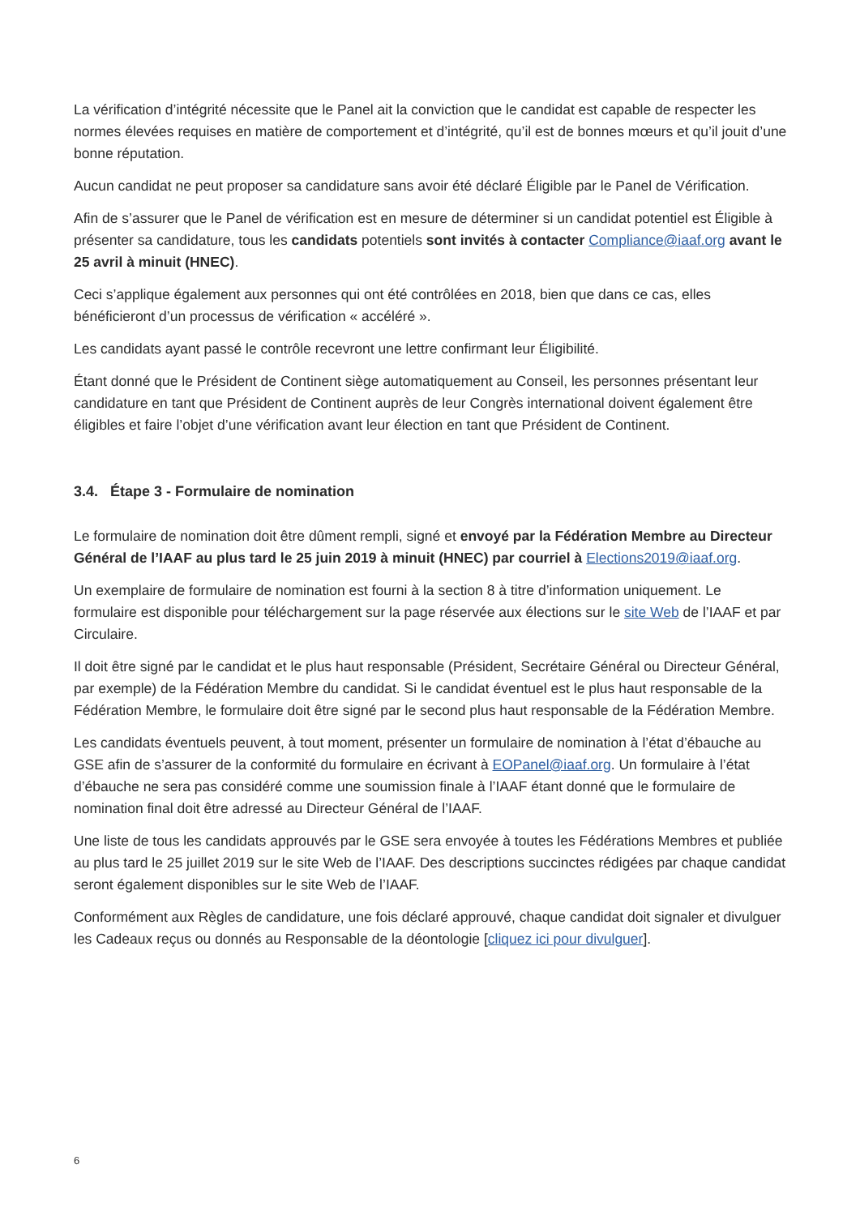La vérification d’intégrité nécessite que le Panel ait la conviction que le candidat est capable de respecter les normes élevées requises en matière de comportement et d’intégrité, qu’il est de bonnes mœurs et qu’il jouit d’une bonne réputation.
Aucun candidat ne peut proposer sa candidature sans avoir été déclaré Éligible par le Panel de Vérification.
Afin de s’assurer que le Panel de vérification est en mesure de déterminer si un candidat potentiel est Éligible à présenter sa candidature, tous les candidats potentiels sont invités à contacter Compliance@iaaf.org avant le 25 avril à minuit (HNEC).
Ceci s’applique également aux personnes qui ont été contrôlées en 2018, bien que dans ce cas, elles bénéficieront d’un processus de vérification « accéléré ».
Les candidats ayant passé le contrôle recevront une lettre confirmant leur Éligibilité.
Étant donné que le Président de Continent siège automatiquement au Conseil, les personnes présentant leur candidature en tant que Président de Continent auprès de leur Congrès international doivent également être éligibles et faire l’objet d’une vérification avant leur élection en tant que Président de Continent.
3.4. Étape 3 - Formulaire de nomination
Le formulaire de nomination doit être dûment rempli, signé et envoyé par la Fédération Membre au Directeur Général de l’IAAF au plus tard le 25 juin 2019 à minuit (HNEC) par courriel à Elections2019@iaaf.org.
Un exemplaire de formulaire de nomination est fourni à la section 8 à titre d’information uniquement. Le formulaire est disponible pour téléchargement sur la page réservée aux élections sur le site Web de l’IAAF et par Circulaire.
Il doit être signé par le candidat et le plus haut responsable (Président, Secrétaire Général ou Directeur Général, par exemple) de la Fédération Membre du candidat. Si le candidat éventuel est le plus haut responsable de la Fédération Membre, le formulaire doit être signé par le second plus haut responsable de la Fédération Membre.
Les candidats éventuels peuvent, à tout moment, présenter un formulaire de nomination à l’état d’ébauche au GSE afin de s’assurer de la conformité du formulaire en écrivant à EOPanel@iaaf.org. Un formulaire à l’état d’ébauche ne sera pas considéré comme une soumission finale à l’IAAF étant donné que le formulaire de nomination final doit être adressé au Directeur Général de l’IAAF.
Une liste de tous les candidats approuvés par le GSE sera envoyée à toutes les Fédérations Membres et publiée au plus tard le 25 juillet 2019 sur le site Web de l’IAAF. Des descriptions succinctes rédigées par chaque candidat seront également disponibles sur le site Web de l’IAAF.
Conformément aux Règles de candidature, une fois déclaré approuvé, chaque candidat doit signaler et divulguer les Cadeaux reçus ou donnés au Responsable de la déontologie [cliquez ici pour divulguer].
6